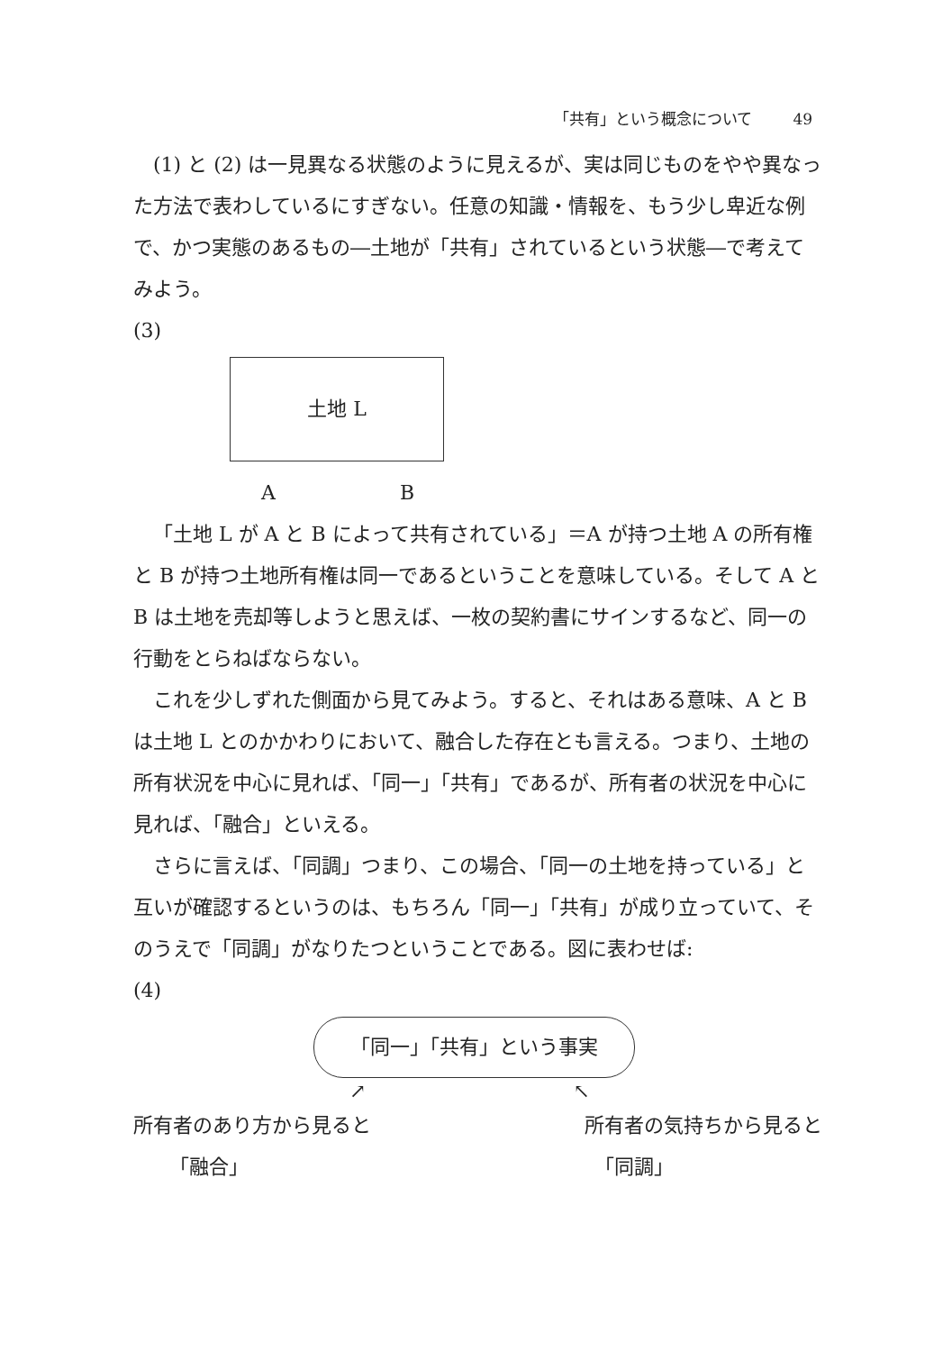「共有」という概念について 49
(1) と (2) は一見異なる状態のように見えるが、実は同じものをやや異なった方法で表わしているにすぎない。任意の知識・情報を、もう少し卑近な例で、かつ実態のあるもの―土地が「共有」されているという状態―で考えてみよう。
(3)
土地 L
A B
「土地 L が A と B によって共有されている」＝A が持つ土地 A の所有権と B が持つ土地所有権は同一であるということを意味している。そして A と B は土地を売却等しようと思えば、一枚の契約書にサインするなど、同一の行動をとらねばならない。
これを少しずれた側面から見てみよう。すると、それはある意味、A と B は土地 L とのかかわりにおいて、融合した存在とも言える。つまり、土地の所有状況を中心に見れば、「同一」「共有」であるが、所有者の状況を中心に見れば、「融合」といえる。
さらに言えば、「同調」つまり、この場合、「同一の土地を持っている」と互いが確認するというのは、もちろん「同一」「共有」が成り立っていて、そのうえで「同調」がなりたつということである。図に表わせば:
(4)
「同一」「共有」という事実
↗ ↖
所有者のあり方から見ると 所有者の気持ちから見ると
「融合」 「同調」